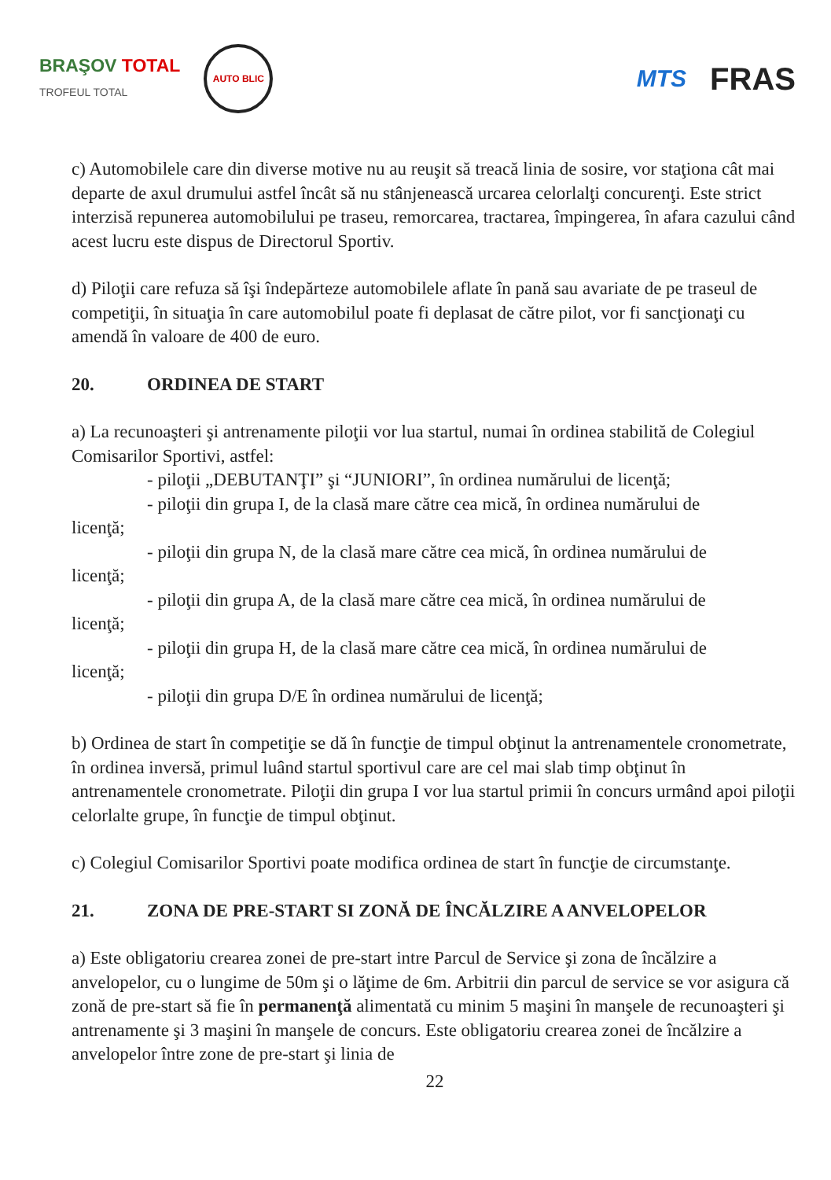BRAŞOV TOTAL
TROFEUL TOTAL
AUTO BLIC
MTS
FRAS
c) Automobilele care din diverse motive nu au reuşit să treacă linia de sosire, vor staţiona cât mai departe de axul drumului astfel încât să nu stânjenească urcarea celorlalţi concurenţi. Este strict interzisă repunerea automobilului pe traseu, remorcarea, tractarea, împingerea, în afara cazului când acest lucru este dispus de Directorul Sportiv.
d) Piloţii care refuza să îşi îndepărteze automobilele aflate în pană sau avariate de pe traseul de competiţii, în situaţia în care automobilul poate fi deplasat de către pilot, vor fi sancţionaţi cu amendă în valoare de 400 de euro.
20. ORDINEA DE START
a) La recunoaşteri şi antrenamente piloţii vor lua startul, numai în ordinea stabilită de Colegiul Comisarilor Sportivi, astfel:
- piloţii „DEBUTANŢI” şi “JUNIORI”, în ordinea numărului de licenţă;
- piloţii din grupa I, de la clasă mare către cea mică, în ordinea numărului de
licenţă;
- piloţii din grupa N, de la clasă mare către cea mică, în ordinea numărului de
licenţă;
- piloţii din grupa A, de la clasă mare către cea mică, în ordinea numărului de
licenţă;
- piloţii din grupa H, de la clasă mare către cea mică, în ordinea numărului de
licenţă;
- piloţii din grupa D/E în ordinea numărului de licenţă;
b) Ordinea de start în competiţie se dă în funcţie de timpul obţinut la antrenamentele cronometrate, în ordinea inversă, primul luând startul sportivul care are cel mai slab timp obţinut în antrenamentele cronometrate. Piloţii din grupa I vor lua startul primii în concurs urmând apoi piloţii celorlalte grupe, în funcţie de timpul obţinut.
c) Colegiul Comisarilor Sportivi poate modifica ordinea de start în funcţie de circumstanţe.
21. ZONA DE PRE-START SI ZONĂ DE ÎNCĂLZIRE A ANVELOPELOR
a) Este obligatoriu crearea zonei de pre-start intre Parcul de Service şi zona de încălzire a anvelopelor, cu o lungime de 50m şi o lăţime de 6m. Arbitrii din parcul de service se vor asigura că zonă de pre-start să fie în permanenţă alimentată cu minim 5 maşini în manşele de recunoaşteri şi antrenamente şi 3 maşini în manşele de concurs. Este obligatoriu crearea zonei de încălzire a anvelopelor între zone de pre-start şi linia de
22